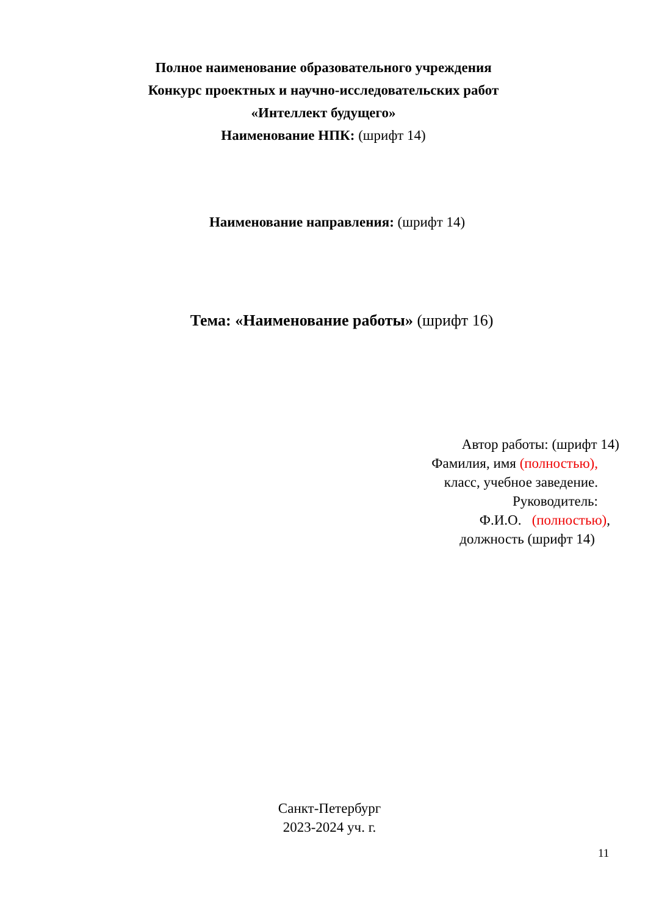Полное наименование образовательного учреждения
Конкурс проектных и научно-исследовательских работ
«Интеллект будущего»
Наименование НПК: (шрифт 14)
Наименование направления: (шрифт 14)
Тема: «Наименование работы» (шрифт 16)
Автор работы: (шрифт 14)
Фамилия, имя (полностью),
класс, учебное заведение.
Руководитель:
Ф.И.О. (полностью),
должность (шрифт 14)
Санкт-Петербург
2023-2024 уч. г.
11